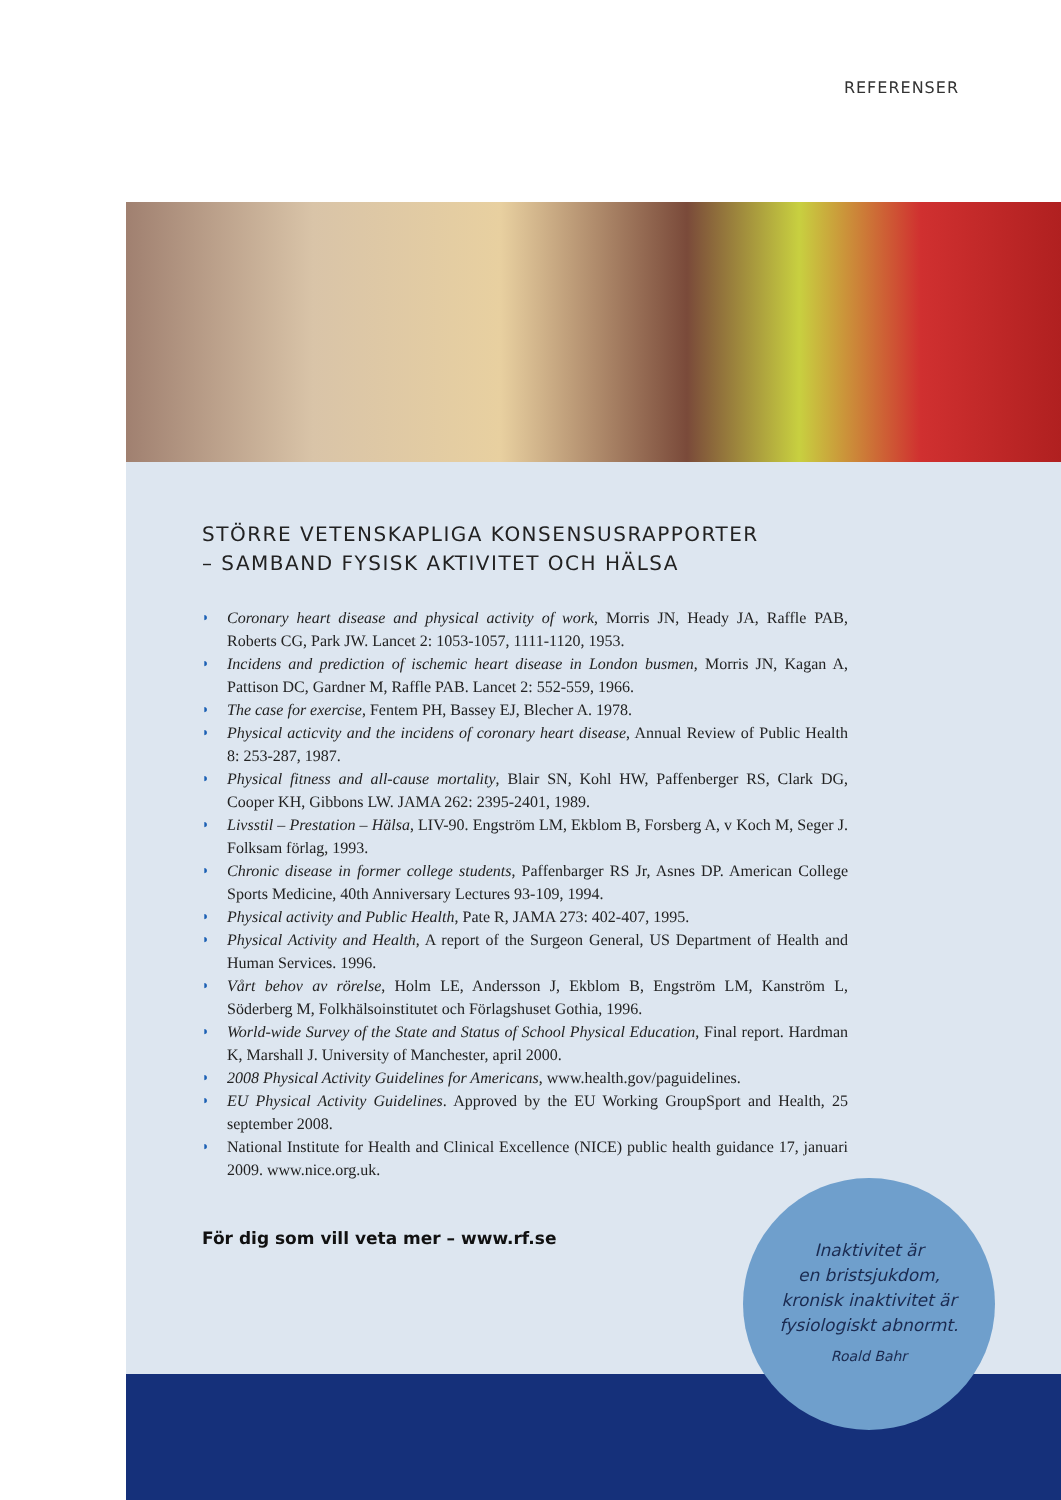REFERENSER
STÖRRE VETENSKAPLIGA KONSENSUSRAPPORTER
– SAMBAND FYSISK AKTIVITET OCH HÄLSA
◗ Coronary heart disease and physical activity of work, Morris JN, Heady JA, Raffle PAB, Roberts CG, Park JW. Lancet 2: 1053-1057, 1111-1120, 1953.
◗ Incidens and prediction of ischemic heart disease in London busmen, Morris JN, Kagan A, Pattison DC, Gardner M, Raffle PAB. Lancet 2: 552-559, 1966.
◗ The case for exercise, Fentem PH, Bassey EJ, Blecher A. 1978.
◗ Physical acticvity and the incidens of coronary heart disease, Annual Review of Public Health 8: 253-287, 1987.
◗ Physical fitness and all-cause mortality, Blair SN, Kohl HW, Paffenberger RS, Clark DG, Cooper KH, Gibbons LW. JAMA 262: 2395-2401, 1989.
◗ Livsstil – Prestation – Hälsa, LIV-90. Engström LM, Ekblom B, Forsberg A, v Koch M, Seger J. Folksam förlag, 1993.
◗ Chronic disease in former college students, Paffenbarger RS Jr, Asnes DP. American College Sports Medicine, 40th Anniversary Lectures 93-109, 1994.
◗ Physical activity and Public Health, Pate R, JAMA 273: 402-407, 1995.
◗ Physical Activity and Health, A report of the Surgeon General, US Department of Health and Human Services. 1996.
◗ Vårt behov av rörelse, Holm LE, Andersson J, Ekblom B, Engström LM, Kanström L, Söderberg M, Folkhälsoinstitutet och Förlagshuset Gothia, 1996.
◗ World-wide Survey of the State and Status of School Physical Education, Final report. Hardman K, Marshall J. University of Manchester, april 2000.
◗ 2008 Physical Activity Guidelines for Americans, www.health.gov/paguidelines.
◗ EU Physical Activity Guidelines. Approved by the EU Working GroupSport and Health, 25 september 2008.
◗ National Institute for Health and Clinical Excellence (NICE) public health guidance 17, januari 2009. www.nice.org.uk.
För dig som vill veta mer – www.rf.se
Inaktivitet är
en bristsjukdom,
kronisk inaktivitet är
fysiologiskt abnormt.
Roald Bahr